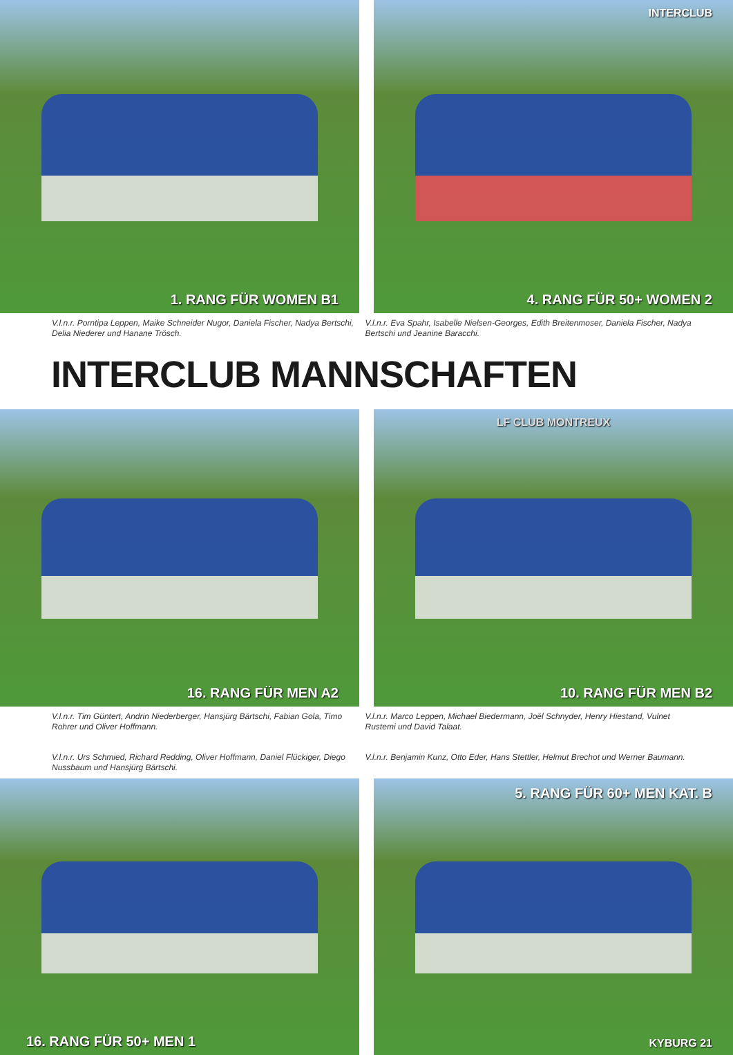1. RANG FÜR WOMEN B1
INTERCLUB
4. RANG FÜR 50+ WOMEN 2
V.l.n.r. Porntipa Leppen, Maike Schneider Nugor, Daniela Fischer, Nadya Bertschi, Delia Niederer und Hanane Trösch.
V.l.n.r. Eva Spahr, Isabelle Nielsen-Georges, Edith Breitenmoser, Daniela Fischer, Nadya Bertschi und Jeanine Baracchi.
INTERCLUB MANNSCHAFTEN
16. RANG FÜR MEN A2
LF CLUB MONTREUX
10. RANG FÜR MEN B2
V.l.n.r. Tim Güntert, Andrin Niederberger, Hansjürg Bärtschi, Fabian Gola, Timo Rohrer und Oliver Hoffmann.
V.l.n.r. Marco Leppen, Michael Biedermann, Joël Schnyder, Henry Hiestand, Vulnet Rustemi und David Talaat.
V.l.n.r. Urs Schmied, Richard Redding, Oliver Hoffmann, Daniel Flückiger, Diego Nussbaum und Hansjürg Bärtschi.
V.l.n.r. Benjamin Kunz, Otto Eder, Hans Stettler, Helmut Brechot und Werner Baumann.
16. RANG FÜR 50+ MEN 1 5. RANG FÜR 60+ MEN KAT. B
KYBURG 21